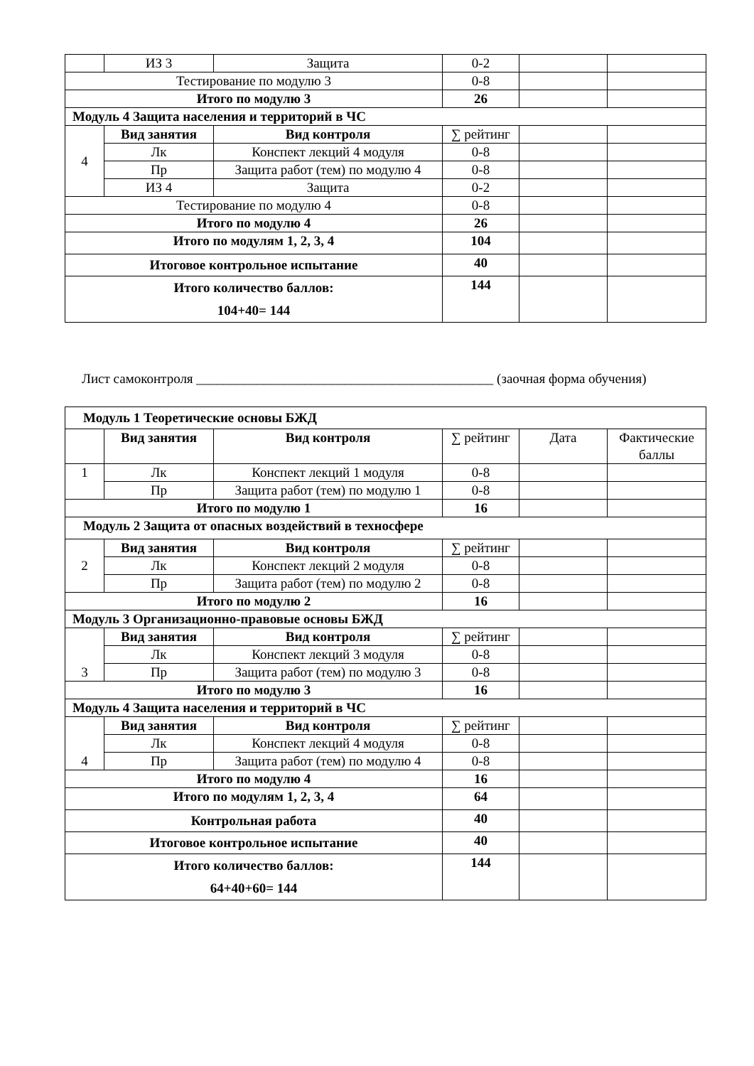| | ИЗ 3 | Защита | 0-2 | | |
| Тестирование по модулю 3 | | | 0-8 | | |
| Итого по модулю 3 | | | 26 | | |
| Модуль 4 Защита населения и территорий в ЧС | | | | | |
| 4 | Вид занятия | Вид контроля | ∑ рейтинг | | |
| | Лк | Конспект лекций 4 модуля | 0-8 | | |
| | Пр | Защита работ (тем) по модулю 4 | 0-8 | | |
| | ИЗ 4 | Защита | 0-2 | | |
| Тестирование по модулю 4 | | | 0-8 | | |
| Итого по модулю 4 | | | 26 | | |
| Итого по модулям 1, 2, 3, 4 | | | 104 | | |
| Итоговое контрольное испытание | | | 40 | | |
| Итого количество баллов: 104+40= 144 | | | 144 | | |
Лист самоконтроля ____________________________________________ (заочная форма обучения)
| Модуль 1 Теоретические основы БЖД | | | | | |
| | Вид занятия | Вид контроля | ∑ рейтинг | Дата | Фактические баллы |
| 1 | Лк | Конспект лекций 1 модуля | 0-8 | | |
| | Пр | Защита работ (тем) по модулю 1 | 0-8 | | |
| Итого по модулю 1 | | | 16 | | |
| Модуль 2 Защита от опасных воздействий в техносфере | | | | | |
| 2 | Вид занятия | Вид контроля | ∑ рейтинг | | |
| | Лк | Конспект лекций 2 модуля | 0-8 | | |
| | Пр | Защита работ (тем) по модулю 2 | 0-8 | | |
| Итого по модулю 2 | | | 16 | | |
| Модуль 3 Организационно-правовые основы БЖД | | | | | |
| 3 | Вид занятия | Вид контроля | ∑ рейтинг | | |
| | Лк | Конспект лекций 3 модуля | 0-8 | | |
| | Пр | Защита работ (тем) по модулю 3 | 0-8 | | |
| Итого по модулю 3 | | | 16 | | |
| Модуль 4 Защита населения и территорий в ЧС | | | | | |
| 4 | Вид занятия | Вид контроля | ∑ рейтинг | | |
| | Лк | Конспект лекций 4 модуля | 0-8 | | |
| | Пр | Защита работ (тем) по модулю 4 | 0-8 | | |
| Итого по модулю 4 | | | 16 | | |
| Итого по модулям 1, 2, 3, 4 | | | 64 | | |
| Контрольная работа | | | 40 | | |
| Итоговое контрольное испытание | | | 40 | | |
| Итого количество баллов: 64+40+60= 144 | | | 144 | | |